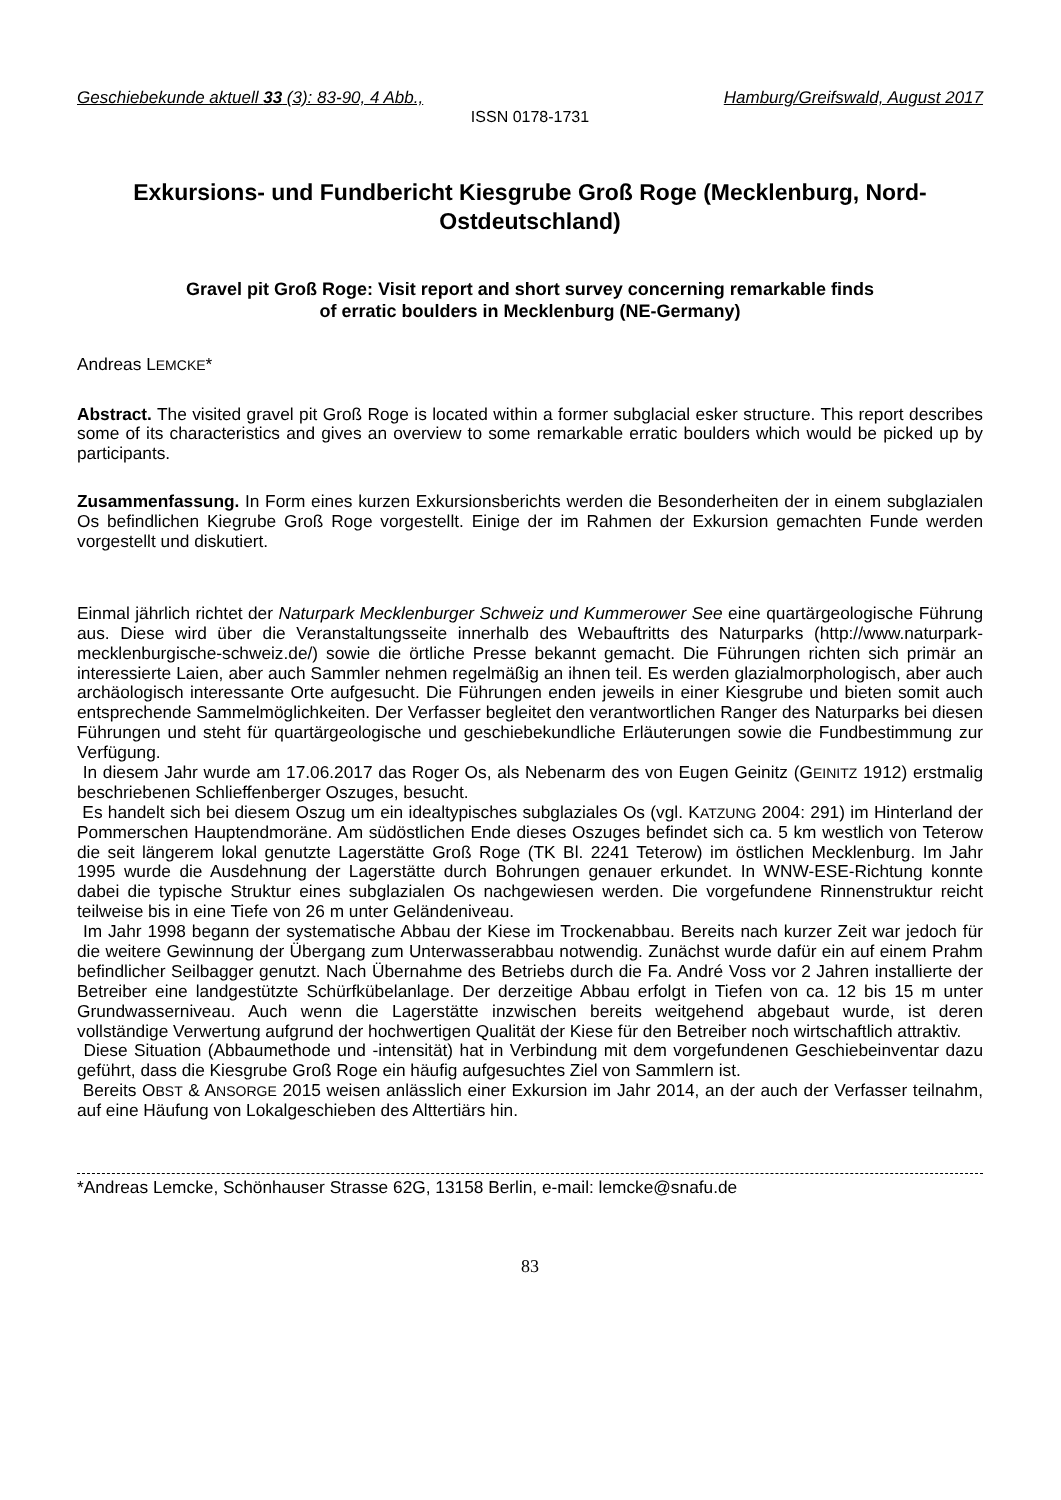Geschiebekunde aktuell 33 (3): 83-90, 4 Abb., Hamburg/Greifswald, August 2017
ISSN 0178-1731
Exkursions- und Fundbericht Kiesgrube Groß Roge (Mecklenburg, Nord-Ostdeutschland)
Gravel pit Groß Roge: Visit report and short survey concerning remarkable finds
of erratic boulders in Mecklenburg (NE-Germany)
Andreas LEMCKE*
Abstract. The visited gravel pit Groß Roge is located within a former subglacial esker structure. This report describes some of its characteristics and gives an overview to some remarkable erratic boulders which would be picked up by participants.
Zusammenfassung. In Form eines kurzen Exkursionsberichts werden die Besonderheiten der in einem subglazialen Os befindlichen Kiegrube Groß Roge vorgestellt. Einige der im Rahmen der Exkursion gemachten Funde werden vorgestellt und diskutiert.
Einmal jährlich richtet der Naturpark Mecklenburger Schweiz und Kummerower See eine quartärgeologische Führung aus. Diese wird über die Veranstaltungsseite innerhalb des Webauftritts des Naturparks (http://www.naturpark-mecklenburgische-schweiz.de/) sowie die örtliche Presse bekannt gemacht. Die Führungen richten sich primär an interessierte Laien, aber auch Sammler nehmen regelmäßig an ihnen teil. Es werden glazialmorphologisch, aber auch archäologisch interessante Orte aufgesucht. Die Führungen enden jeweils in einer Kiesgrube und bieten somit auch entsprechende Sammelmöglichkeiten. Der Verfasser begleitet den verantwortlichen Ranger des Naturparks bei diesen Führungen und steht für quartärgeologische und geschiebekundliche Erläuterungen sowie die Fundbestimmung zur Verfügung.
In diesem Jahr wurde am 17.06.2017 das Roger Os, als Nebenarm des von Eugen Geinitz (GEINITZ 1912) erstmalig beschriebenen Schlieffenberger Oszuges, besucht.
Es handelt sich bei diesem Oszug um ein idealtypisches subglaziales Os (vgl. KATZUNG 2004: 291) im Hinterland der Pommerschen Hauptendmoräne. Am südöstlichen Ende dieses Oszuges befindet sich ca. 5 km westlich von Teterow die seit längerem lokal genutzte Lagerstätte Groß Roge (TK Bl. 2241 Teterow) im östlichen Mecklenburg. Im Jahr 1995 wurde die Ausdehnung der Lagerstätte durch Bohrungen genauer erkundet. In WNW-ESE-Richtung konnte dabei die typische Struktur eines subglazialen Os nachgewiesen werden. Die vorgefundene Rinnenstruktur reicht teilweise bis in eine Tiefe von 26 m unter Geländeniveau.
Im Jahr 1998 begann der systematische Abbau der Kiese im Trockenabbau. Bereits nach kurzer Zeit war jedoch für die weitere Gewinnung der Übergang zum Unterwasserabbau notwendig. Zunächst wurde dafür ein auf einem Prahm befindlicher Seilbagger genutzt. Nach Übernahme des Betriebs durch die Fa. André Voss vor 2 Jahren installierte der Betreiber eine landgestützte Schürfkübelanlage. Der derzeitige Abbau erfolgt in Tiefen von ca. 12 bis 15 m unter Grundwasserniveau. Auch wenn die Lagerstätte inzwischen bereits weitgehend abgebaut wurde, ist deren vollständige Verwertung aufgrund der hochwertigen Qualität der Kiese für den Betreiber noch wirtschaftlich attraktiv.
Diese Situation (Abbaumethode und -intensität) hat in Verbindung mit dem vorgefundenen Geschiebeinventar dazu geführt, dass die Kiesgrube Groß Roge ein häufig aufgesuchtes Ziel von Sammlern ist.
Bereits OBST & ANSORGE 2015 weisen anlässlich einer Exkursion im Jahr 2014, an der auch der Verfasser teilnahm, auf eine Häufung von Lokalgeschieben des Alttertiärs hin.
*Andreas Lemcke, Schönhauser Strasse 62G, 13158 Berlin, e-mail: lemcke@snafu.de
83